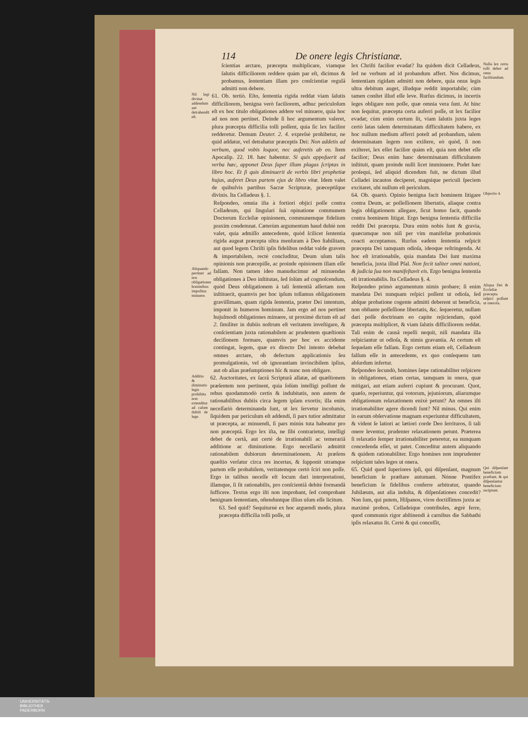114 De onere legis Christianæ.
ſcientias arctare, præcepta multiplicare, viamque ſalutis difficiliorem reddere quàm par eſt, dicimus & probamus, ſententiam illam pro conſcientiæ regulâ admitti non debere.
Nil legi divinæ addendum aut detrahendū eſt.
61. Ob. tertiò. Eſto, ſententia rigida reddat viam ſalutis difficiliorem, benigna verò faciliorem, adhuc periculoſum eſt ex hoc titulo obligationes addere vel minuere, quia hoc ad nos non pertinet. Deinde ſi hoc argumentum valeret, plura præcepta difficilia tolli poſſent, quia ſic lex facilior redderetur. Demum Deuter. 2. 4. expreſsè prohibetur, ne quid addatur, vel detrahatur præceptis Dei: Non addetis ad verbum, quod vobis loquor, nec auferetis ab eo. Item Apocalip. 22. 18. hæc habentur. Si quis appoſuerit ad verba hæc, apponet Deus ſuper illum plagas ſcriptas in libro hoc. Et ſi quis diminuerit de verbis libri prophetiæ hujus, auferet Deus partem ejus de libro vitæ. Idem valet de quibuſvis partibus Sacræ Scripturæ, præceptiſque divinis. Ita Celladeus §. 1.
Aliquando pertinet ad nos obligationes hominibus impoſitas minuere.
Reſpondeo, omnia iſta à fortiori objici poſſe contra Celladeum, qui ſingulari ſuâ opinatione communem Doctorum Eccleſiæ opinionem, communemque fidelium praxim condemnat. Cæterùm argumentum haud dubiè non valet, quia admiſſo antecedente, quòd ſcilicet ſententia rigida augeat præcepta ultra menſuram à Deo ſtabilitam, aut quod legem Chriſti ipſis fidelibus reddat valde gravem & importabilem, rectè concluditur, Deum uſum talis opinionis non præcepiſſe, ac proinde opinionem illam eſſe falſam. Non tamen ideo manuducimur ad minuendas obligationes à Deo inſtitutas, ſed ſolùm ad cognoſcendum, quòd Deus obligationem à tali ſententiâ aſſertam non inſtituerit, quamvis per hoc ipſum tollamus obligationem graviſſimam, quam rigida ſententia, præter Dei intentum, imponit in humeros hominum. Jam ergo ad nos pertinet hujuſmodi obligationes minuere, ut proximè dictum eſt ad 2. ſimiliter in dubiis noſtrum eſt veritatem inveſtigare, & conſcientiam juxta rationabilem ac prudentem quæſtionis deciſionem formare, quamvis per hoc ex accidente contingat, legem, quæ ex directo Dei intento debebat omnes arctare, ob defectum applicationis ſeu promulgationis, vel ob ignorantiam invincibilem ipſius, aut ob alias præſumptiones hîc & nunc non obligare.
Additio & diminutio legis prohibita non extenditur ad caſum dubiū de lege.
62. Auctoritates, ex ſacrâ Scripturâ allatæ, ad quæſtionem præſentem non pertinent, quia ſolùm intelligi poſſunt de rebus quodammodò certis & indubitatis, non autem de rationabilibus dubiis circa legem ipſam exortis; illa enim neceſſariò determinanda ſunt, ut lex ſervetur incolumis, ſiquidem par periculum eſt addendi, ſi pars tutior admittatur ut præcepta, ac minuendi, ſi pars minùs tuta habeatur pro non præceptâ. Ergo lex iſta, ne ſibi contrarietur, intelligi debet de certâ, aut certè de irrationabili ac temerariâ additione ac diminutione. Ergo neceſſariò admittit rationabilem dubiorum determinationem. At præſens quæſtio verſatur circa res incertas, & ſupponit utramque partem eſſe probabilem, veritatemque certò ſciri non poſſe. Ergo in talibus neceſſe eſt locum dari interpretationi, illamque, ſi ſit rationabilis, pro conſcientiâ debitè formandâ ſufficere. Textus ergo iſti non improbant, ſed comprobant benignam ſententiam, oſtenduntque illius uſum eſſe licitum.
63. Sed quid? Sequiturnè ex hoc arguendi modo, plura præcepta difficilia tolli poſſe, ut
lex Chriſti facilior evadat? Ita quidem dicit Celladeus, ſed ne verbum ad id probandum affert. Nos dicimus, ſententiam rigidam admitti non debere, quia onus legis ultra debitum auget, illudque reddit importabile; cùm tamen conſtet illud eſſe leve. Rurſus dicimus, in incertis leges obligare non poſſe, quæ omnia vera ſunt. At hinc non ſequitur, præcepta certa auferri poſſe, ut lex facilior evadat; cùm enim certum ſit, viam ſalutis juxta leges certò latas talem determinatam difficultatem habere, ex hoc nullum medium afferri poteſt ad probandum, talem determinatam legem non exiſtere, eò quòd, ſi non exiſteret, lex eſſet facilior quàm eſt, quia non debet eſſe facilior; Deus enim hanc determinatam difficultatem inſtituit, quam proinde nulli licet imminuere. Pudet hæc proſequi, ſed aliquid dicendum fuit, ne dictum illud Celladei incautos deciperet, magnique periculi ſpeciem excitaret, ubi nullum eſt periculum.
Nulla lex certa tolli debet ad onus facilitandum.
64. Ob. quartò. Opinio benigna facit hominem litigare contra Deum, ac poſſeſſionem libertatis, aliaque contra legis obligationem allegare, ſicut homo facit, quando contra hominem litigat. Ergo benigna ſententia difficilia reddit Dei præcepta. Dura enim nobis ſunt & gravia, quæcumque non niſi per vim manifeſtæ probationis coacti acceptamus. Rurſus eadem ſententia reſpicit præcepta Dei tamquam odioſa, ideoque reſtringenda. At hoc eſt irrationabile, quia mandata Dei ſunt maxima beneficia, juxta illud Pſal. Non fecit taliter omni nationi, & judicia ſua non manifeſtavit eis. Ergo benigna ſententia eſt irrationabilis. Ita Celladeus §. 4.
Objectio 4.
Reſpondeo primò argumentum nimis probare; ſi enim mandata Dei nunquam reſpici poſſent ut odioſa, ſed abſque probatione cogente admitti deberent ut beneficia, non obſtante poſſeſſione libertatis, &c. ſequeretur, nullam dari poſſe doctrinam eo capite rejiciendam, quòd præcepta multiplicet, & viam ſalutis difficiliorem reddat. Tali enim de causâ repelli nequit, niſi mandata illa reſpiciantur ut odioſa, & nimis gravantia. At certum eſt ſequelam eſſe falſam. Ergo certum etiam eſt, Celladeum falſum eſſe in antecedente, ex quo conſequens tam abſurdum infertur.
Aliqua Dei & Eccleſiæ præcepta reſpici poſſunt ut onero­ſa.
Reſpondeo ſecundò, homines ſæpe rationabiliter reſpicere in obligationes, etiam certas, tamquam in onera, quæ mitigari, aut etiam auferri cupiunt & procurant. Quot, quæſo, reperiuntur, qui votorum, jejuniorum, aliarumque obligationum relaxationem enixè petunt? An omnes iſti irrationabiliter agere dicendi ſunt? Nil minus. Qui enim in earum obſervatione magnam experiuntur difficultatem, & vident ſe latiori ac lætiori corde Deo ſerrituros, ſi tali onere leventur, prudenter relaxationem petunt. Præterea ſi relaxatio ſemper irrationabiliter peteretur, ea nunquam concedenda eſſet, ut patet. Conceditur autem aliquando & quidem rationabiliter. Ergo homines non imprudenter reſpiciunt tales leges ut onera.
65. Quid quod ſuperiores ipſi, qui diſpenſant, magnum beneficium ſe præſtare autumant. Nónne Pontifex beneficium ſe fidelibus conferre arbitratur, quando Jubilæum, aut alia indulta, & diſpenſationes concedit? Non ſum, qui putem, Hiſpanos, viros doctiſſimos juxta ac maximè probos, Celladeique contribules, ægrè ferre, quod communis rigor abſtinendi à carnibus die Sabbathi ipſis relaxatus ſit. Certè & qui conceſſit,
Qui diſpenſant beneficium præſtant, & qui diſpenſantur beneficium recipiunt.
UNIVERSITÄTS-
BIBLIOTHEK
PADERBORN